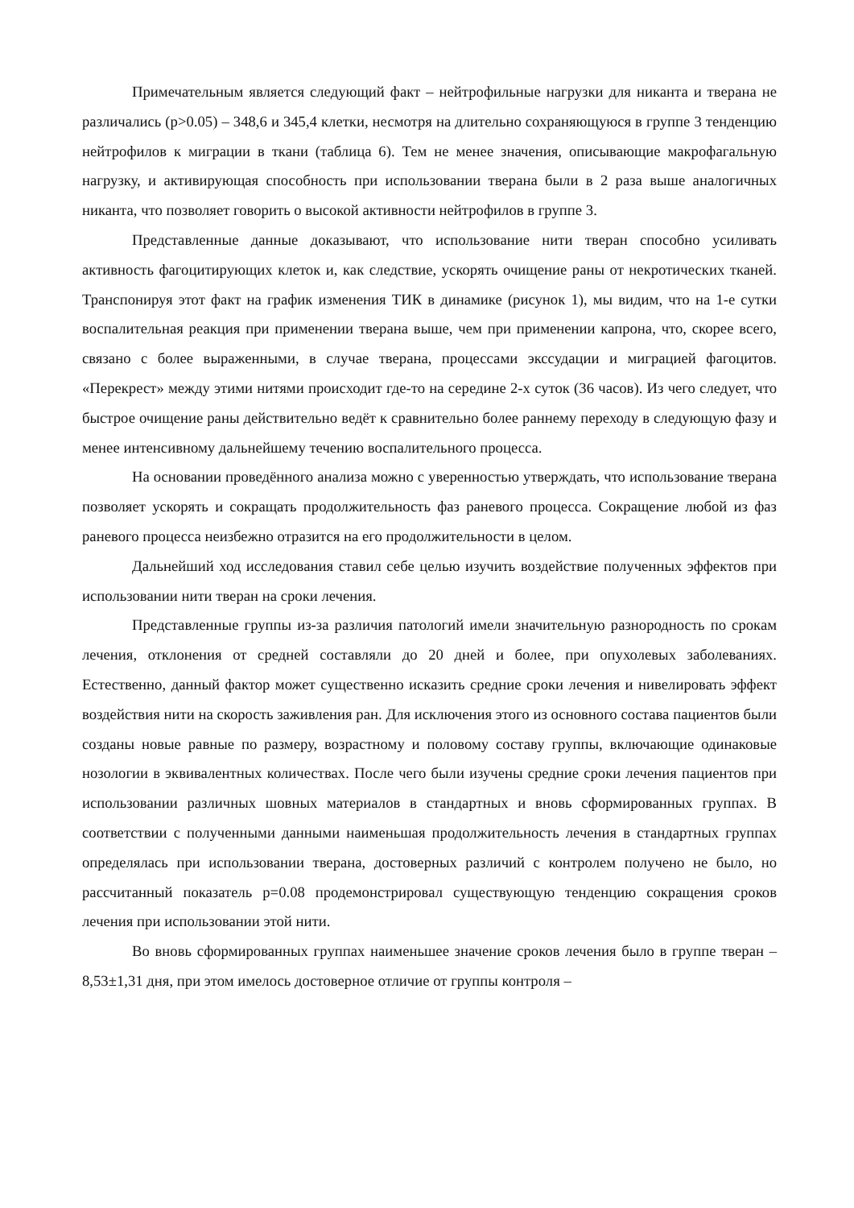Примечательным является следующий факт – нейтрофильные нагрузки для никанта и тверана не различались (p>0.05) – 348,6 и 345,4 клетки, несмотря на длительно сохраняющуюся в группе 3 тенденцию нейтрофилов к миграции в ткани (таблица 6). Тем не менее значения, описывающие макрофагальную нагрузку, и активирующая способность при использовании тверана были в 2 раза выше аналогичных никанта, что позволяет говорить о высокой активности нейтрофилов в группе 3.
Представленные данные доказывают, что использование нити тверан способно усиливать активность фагоцитирующих клеток и, как следствие, ускорять очищение раны от некротических тканей. Транспонируя этот факт на график изменения ТИК в динамике (рисунок 1), мы видим, что на 1-е сутки воспалительная реакция при применении тверана выше, чем при применении капрона, что, скорее всего, связано с более выраженными, в случае тверана, процессами экссудации и миграцией фагоцитов. «Перекрест» между этими нитями происходит где-то на середине 2-х суток (36 часов). Из чего следует, что быстрое очищение раны действительно ведёт к сравнительно более раннему переходу в следующую фазу и менее интенсивному дальнейшему течению воспалительного процесса.
На основании проведённого анализа можно с уверенностью утверждать, что использование тверана позволяет ускорять и сокращать продолжительность фаз раневого процесса. Сокращение любой из фаз раневого процесса неизбежно отразится на его продолжительности в целом.
Дальнейший ход исследования ставил себе целью изучить воздействие полученных эффектов при использовании нити тверан на сроки лечения.
Представленные группы из-за различия патологий имели значительную разнородность по срокам лечения, отклонения от средней составляли до 20 дней и более, при опухолевых заболеваниях. Естественно, данный фактор может существенно исказить средние сроки лечения и нивелировать эффект воздействия нити на скорость заживления ран. Для исключения этого из основного состава пациентов были созданы новые равные по размеру, возрастному и половому составу группы, включающие одинаковые нозологии в эквивалентных количествах. После чего были изучены средние сроки лечения пациентов при использовании различных шовных материалов в стандартных и вновь сформированных группах. В соответствии с полученными данными наименьшая продолжительность лечения в стандартных группах определялась при использовании тверана, достоверных различий с контролем получено не было, но рассчитанный показатель p=0.08 продемонстрировал существующую тенденцию сокращения сроков лечения при использовании этой нити.
Во вновь сформированных группах наименьшее значение сроков лечения было в группе тверан – 8,53±1,31 дня, при этом имелось достоверное отличие от группы контроля –